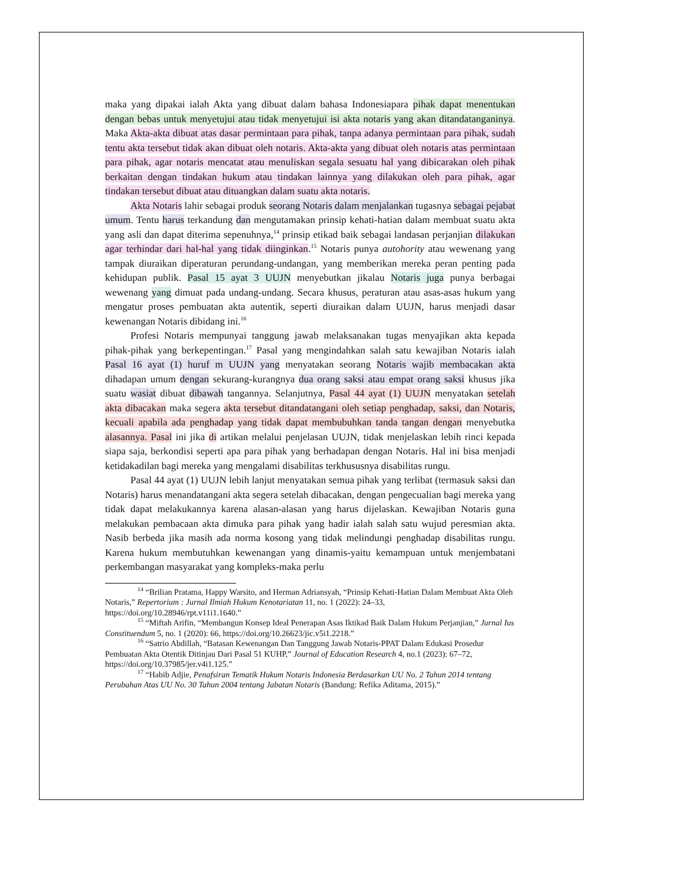maka yang dipakai ialah Akta yang dibuat dalam bahasa Indonesiapara pihak dapat menentukan dengan bebas untuk menyetujui atau tidak menyetujui isi akta notaris yang akan ditandatanganinya. Maka Akta-akta dibuat atas dasar permintaan para pihak, tanpa adanya permintaan para pihak, sudah tentu akta tersebut tidak akan dibuat oleh notaris. Akta-akta yang dibuat oleh notaris atas permintaan para pihak, agar notaris mencatat atau menuliskan segala sesuatu hal yang dibicarakan oleh pihak berkaitan dengan tindakan hukum atau tindakan lainnya yang dilakukan oleh para pihak, agar tindakan tersebut dibuat atau dituangkan dalam suatu akta notaris.
Akta Notaris lahir sebagai produk seorang Notaris dalam menjalankan tugasnya sebagai pejabat umum. Tentu harus terkandung dan mengutamakan prinsip kehati-hatian dalam membuat suatu akta yang asli dan dapat diterima sepenuhnya,<sup>14</sup> prinsip etikad baik sebagai landasan perjanjian dilakukan agar terhindar dari hal-hal yang tidak diinginkan.<sup>15</sup> Notaris punya autohority atau wewenang yang tampak diuraikan diperaturan perundang-undangan, yang memberikan mereka peran penting pada kehidupan publik. Pasal 15 ayat 3 UUJN menyebutkan jikalau Notaris juga punya berbagai wewenang yang dimuat pada undang-undang. Secara khusus, peraturan atau asas-asas hukum yang mengatur proses pembuatan akta autentik, seperti diuraikan dalam UUJN, harus menjadi dasar kewenangan Notaris dibidang ini.<sup>16</sup>
Profesi Notaris mempunyai tanggung jawab melaksanakan tugas menyajikan akta kepada pihak-pihak yang berkepentingan.<sup>17</sup> Pasal yang mengindahkan salah satu kewajiban Notaris ialah Pasal 16 ayat (1) huruf m UUJN yang menyatakan seorang Notaris wajib membacakan akta dihadapan umum dengan sekurang-kurangnya dua orang saksi atau empat orang saksi khusus jika suatu wasiat dibuat dibawah tangannya. Selanjutnya, Pasal 44 ayat (1) UUJN menyatakan setelah akta dibacakan maka segera akta tersebut ditandatangani oleh setiap penghadap, saksi, dan Notaris, kecuali apabila ada penghadap yang tidak dapat membubuhkan tanda tangan dengan menyebutka alasannya. Pasal ini jika di artikan melalui penjelasan UUJN, tidak menjelaskan lebih rinci kepada siapa saja, berkondisi seperti apa para pihak yang berhadapan dengan Notaris. Hal ini bisa menjadi ketidakadilan bagi mereka yang mengalami disabilitas terkhususnya disabilitas rungu.
Pasal 44 ayat (1) UUJN lebih lanjut menyatakan semua pihak yang terlibat (termasuk saksi dan Notaris) harus menandatangani akta segera setelah dibacakan, dengan pengecualian bagi mereka yang tidak dapat melakukannya karena alasan-alasan yang harus dijelaskan. Kewajiban Notaris guna melakukan pembacaan akta dimuka para pihak yang hadir ialah salah satu wujud peresmian akta. Nasib berbeda jika masih ada norma kosong yang tidak melindungi penghadap disabilitas rungu. Karena hukum membutuhkan kewenangan yang dinamis-yaitu kemampuan untuk menjembatani perkembangan masyarakat yang kompleks-maka perlu
<sup>14</sup> “Brilian Pratama, Happy Warsito, and Herman Adriansyah, “Prinsip Kehati-Hatian Dalam Membuat Akta Oleh Notaris,” Repertorium : Jurnal Ilmiah Hukum Kenotariatan 11, no. 1 (2022): 24–33, https://doi.org/10.28946/rpt.v11i1.1640.”
<sup>15</sup> “Miftah Arifin, “Membangun Konsep Ideal Penerapan Asas Iktikad Baik Dalam Hukum Perjanjian,” Jurnal Ius Constituendum 5, no. 1 (2020): 66, https://doi.org/10.26623/jic.v5i1.2218.”
<sup>16</sup> “Satrio Abdillah, “Batasan Kewenangan Dan Tanggung Jawab Notaris-PPAT Dalam Edukasi Prosedur Pembuatan Akta Otentik Ditinjau Dari Pasal 51 KUHP,” Journal of Education Research 4, no.1 (2023): 67–72, https://doi.org/10.37985/jer.v4i1.125.”
<sup>17</sup> “Habib Adjie, Penafsiran Tematik Hukum Notaris Indonesia Berdasarkan UU No. 2 Tahun 2014 tentang Perubahan Atas UU No. 30 Tahun 2004 tentang Jabatan Notaris (Bandung: Refika Aditama, 2015).”